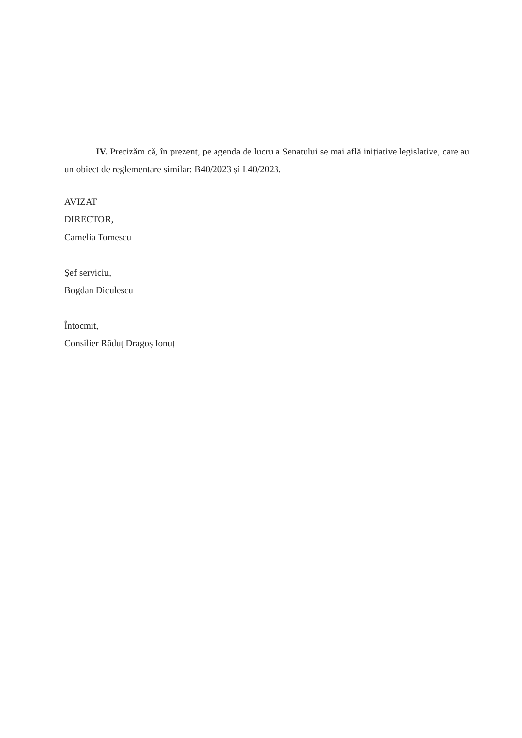IV. Precizăm că, în prezent, pe agenda de lucru a Senatului se mai află inițiative legislative, care au un obiect de reglementare similar: B40/2023 și L40/2023.
AVIZAT
DIRECTOR,
Camelia Tomescu
Şef serviciu,
Bogdan Diculescu
Întocmit,
Consilier Răduț Dragoș Ionuț